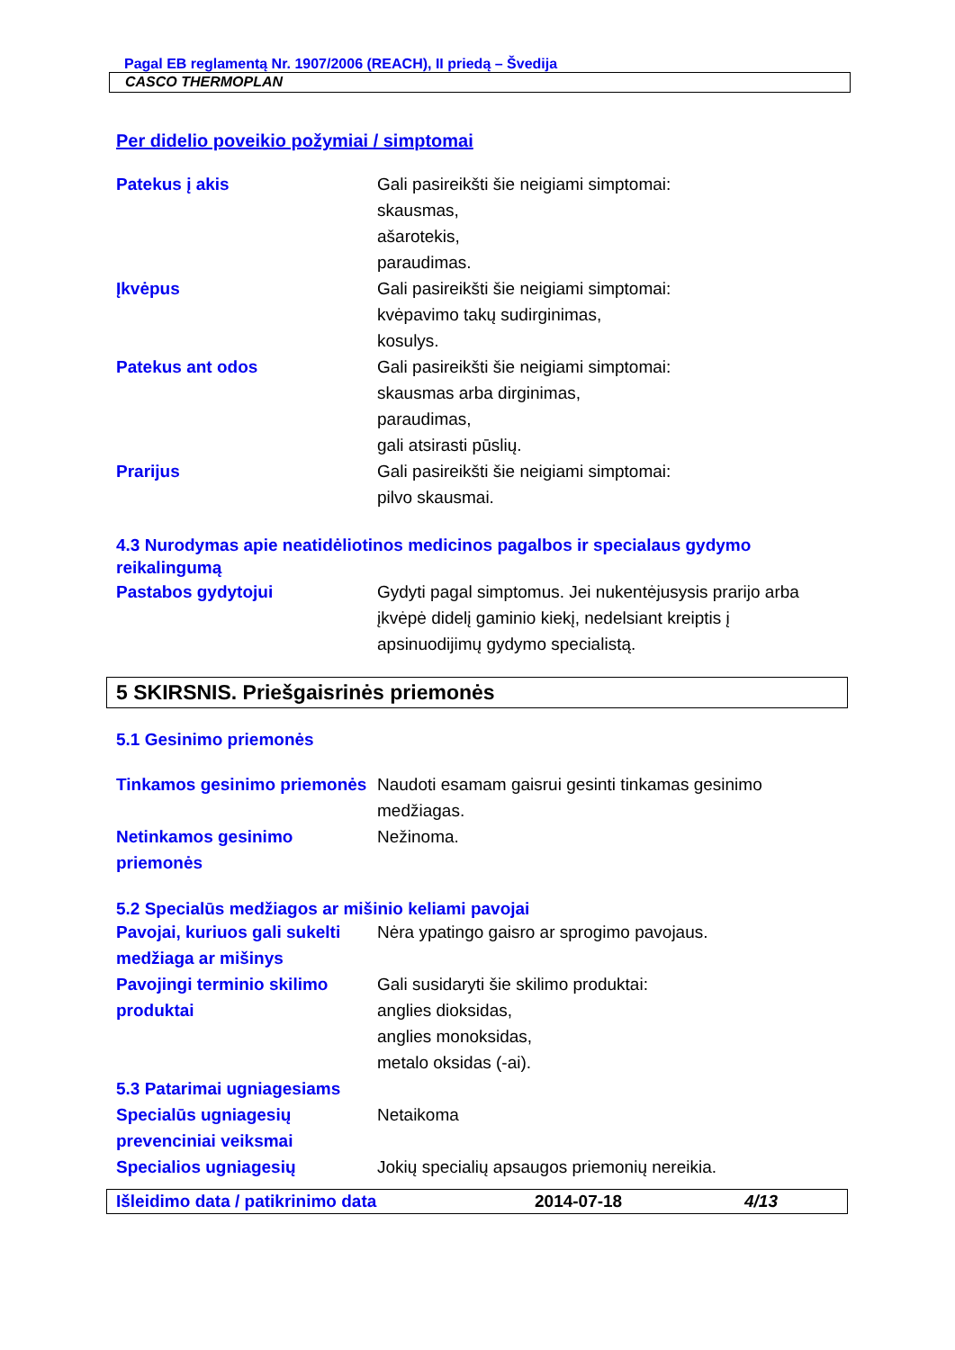Pagal EB reglamentą Nr. 1907/2006 (REACH), II priedą – Švedija
CASCO THERMOPLAN
Per didelio poveikio požymiai / simptomai
Patekus į akis Gali pasireikšti šie neigiami simptomai:
skausmas,
ašarotekis,
paraudimas.
Įkvėpus Gali pasireikšti šie neigiami simptomai:
kvėpavimo takų sudirginimas,
kosulys.
Patekus ant odos Gali pasireikšti šie neigiami simptomai:
skausmas arba dirginimas,
paraudimas,
gali atsirasti pūslių.
Prarijus Gali pasireikšti šie neigiami simptomai:
pilvo skausmai.
4.3 Nurodymas apie neatidėliotinos medicinos pagalbos ir specialaus gydymo reikalingumą
Pastabos gydytojui Gydyti pagal simptomus. Jei nukentėjusysis prarijo arba įkvėpė didelį gaminio kiekį, nedelsiant kreiptis į apsinuodijimų gydymo specialistą.
5 SKIRSNIS. Priešgaisrinės priemonės
5.1 Gesinimo priemonės
Tinkamos gesinimo priemonės
Naudoti esamam gaisrui gesinti tinkamas gesinimo medžiagas.
Netinkamos gesinimo priemonės
Nežinoma.
5.2 Specialūs medžiagos ar mišinio keliami pavojai
Pavojai, kuriuos gali sukelti medžiaga ar mišinys
Nėra ypatingo gaisro ar sprogimo pavojaus.
Pavojingi terminio skilimo produktai
Gali susidaryti šie skilimo produktai:
anglies dioksidas,
anglies monoksidas,
metalo oksidas (-ai).
5.3 Patarimai ugniagesiams
Specialūs ugniagesių prevenciniai veiksmai
Netaikoma
Specialios ugniagesių Jokių specialių apsaugos priemonių nereikia.
Išleidimo data / patikrinimo data 2014-07-18 4/13